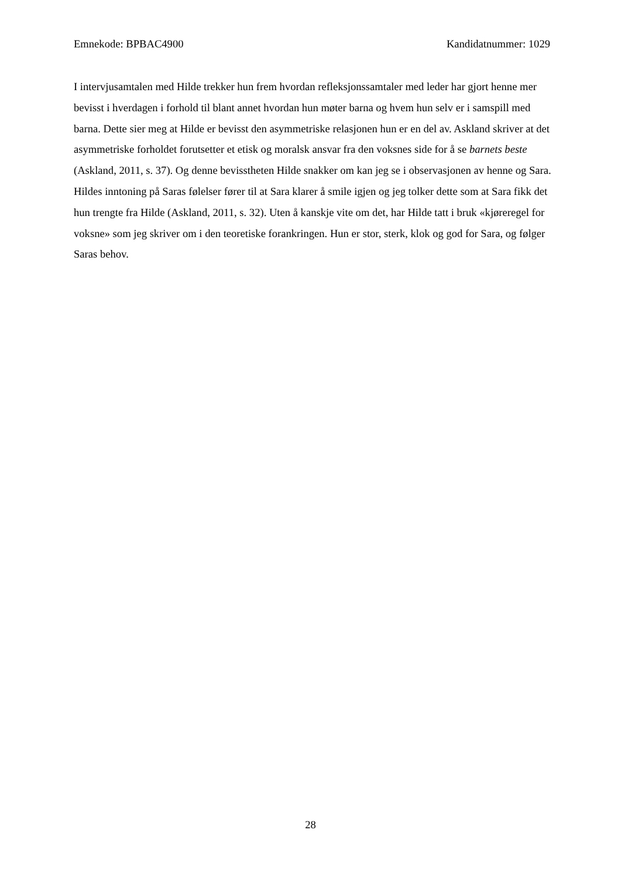Emnekode: BPBAC4900 Kandidatnummer: 1029
I intervjusamtalen med Hilde trekker hun frem hvordan refleksjonssamtaler med leder har gjort henne mer bevisst i hverdagen i forhold til blant annet hvordan hun møter barna og hvem hun selv er i samspill med barna. Dette sier meg at Hilde er bevisst den asymmetriske relasjonen hun er en del av. Askland skriver at det asymmetriske forholdet forutsetter et etisk og moralsk ansvar fra den voksnes side for å se barnets beste (Askland, 2011, s. 37). Og denne bevisstheten Hilde snakker om kan jeg se i observasjonen av henne og Sara. Hildes inntoning på Saras følelser fører til at Sara klarer å smile igjen og jeg tolker dette som at Sara fikk det hun trengte fra Hilde (Askland, 2011, s. 32). Uten å kanskje vite om det, har Hilde tatt i bruk «kjøreregel for voksne» som jeg skriver om i den teoretiske forankringen. Hun er stor, sterk, klok og god for Sara, og følger Saras behov.
28